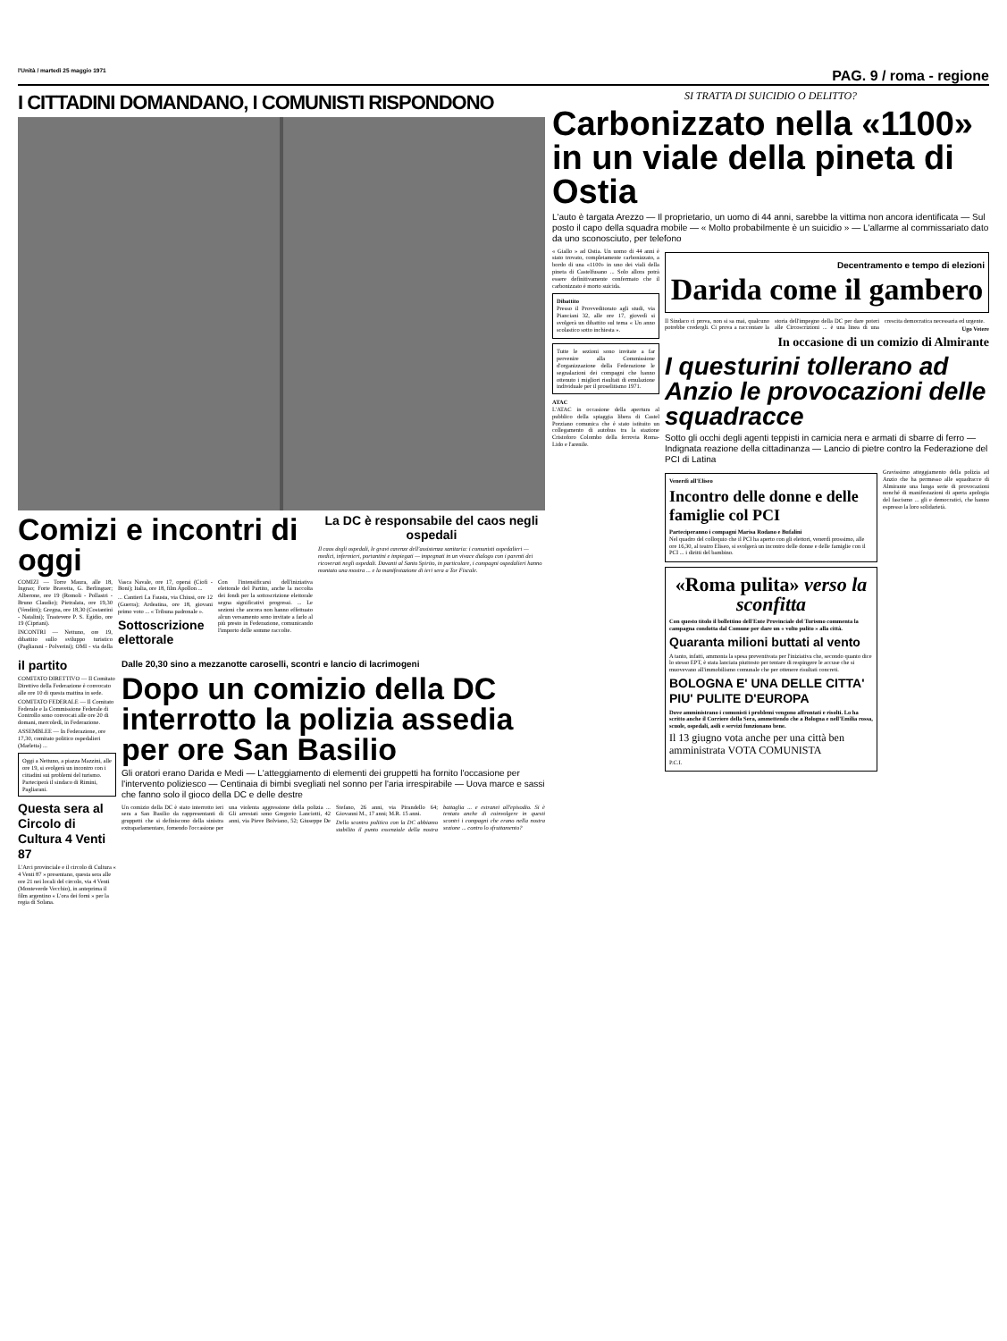l'Unità / martedì 25 maggio 1971 PAG. 9 / roma - regione
I CITTADINI DOMANDANO, I COMUNISTI RISPONDONO
Comizi e incontri di oggi
COMIZI — Torre Maura, alle 18, Ingrao; Forte Bravetta, G. Berlinguer; Alberone, ore 19 (Romoli - Pollastri - Bruno Claudio); Pietralata, ore 19,30 (Venditti); Gregna, ore 18,30 (Costantini - Natalini); Trastevere P. S. Egidio, ore 19 (Cipriani).
INCONTRI — Nettuno, ore 19, dibattito sullo sviluppo turistico (Pagliarani - Polverini); OMI - via della Vasca Navale, ore 17, operai (Ciofi - Boni); Italia, ore 18, film Apollon ...
... Cantieri La Fausta, via Chiusi, ore 12 (Guerra); Ardeatina, ore 18, giovani primo voto ... « Tribuna padronale ».
Sottoscrizione elettorale
Con l'intensificarsi dell'iniziativa elettorale del Partito, anche la raccolta dei fondi per la sottoscrizione elettorale segna significativi progressi. ... Le sezioni che ancora non hanno effettuato alcun versamento sono invitate a farlo al più presto in Federazione, comunicando l'importo delle somme raccolte.
La DC è responsabile del caos negli ospedali
Il caos degli ospedali, le gravi carenze dell'assistenza sanitaria: i comunisti ospedalieri — medici, infermieri, portantini e impiegati — impegnati in un vivace dialogo con i parenti dei ricoverati negli ospedali. Davanti al Santo Spirito, in particolare, i compagni ospedalieri hanno montato una mostra ... e la manifestazione di ieri sera a Tor Fiscale.
il partito
COMITATO DIRETTIVO — Il Comitato Direttivo della Federazione è convocato alle ore 10 di questa mattina in sede.
COMITATO FEDERALE — Il Comitato Federale e la Commissione Federale di Controllo sono convocati alle ore 20 di domani, mercoledì, in Federazione.
ASSEMBLEE — In Federazione, ore 17,30, comitato politico ospedalieri (Marletta) ...
Oggi a Nettuno, a piazza Mazzini, alle ore 19, si svolgerà un incontro con i cittadini sui problemi del turismo. Parteciperà il sindaco di Rimini, Pagliarani.
Questa sera al Circolo di Cultura 4 Venti 87
L'Arci provinciale e il circolo di Cultura « 4 Venti 87 » presentano, questa sera alle ore 21 nei locali del circolo, via 4 Venti (Monteverde Vecchio), in anteprima il film argentino « L'ora dei forni » per la regia di Solana.
Dalle 20,30 sino a mezzanotte caroselli, scontri e lancio di lacrimogeni
Dopo un comizio della DC interrotto la polizia assedia per ore San Basilio
Gli oratori erano Darida e Medi — L'atteggiamento di elementi dei gruppetti ha fornito l'occasione per l'intervento poliziesco — Centinaia di bimbi svegliati nel sonno per l'aria irrespirabile — Uova marce e sassi che fanno solo il gioco della DC e delle destre
Un comizio della DC è stato interrotto ieri sera a San Basilio da rappresentanti di gruppetti che si definiscono della sinistra extraparlamentare, fornendo l'occasione per una violenta aggressione della polizia ... Gli arrestati sono Gregorio Lanciotti, 42 anni, via Pieve Bolviano, 52; Giuseppe De Stefano, 26 anni, via Pirandello 64; Giovanni M., 17 anni; M.R. 15 anni.
Dello scontro politico con la DC abbiamo stabilito il punto essenziale della nostra battaglia ... e estranei all'episodio. Si è tentato anche di coinvolgere in questi scontri i compagni che erano nella nostra sezione ... contro lo sfruttamento?
SI TRATTA DI SUICIDIO O DELITTO?
Carbonizzato nella «1100» in un viale della pineta di Ostia
L'auto è targata Arezzo — Il proprietario, un uomo di 44 anni, sarebbe la vittima non ancora identificata — Sul posto il capo della squadra mobile — « Molto probabilmente è un suicidio » — L'allarme al commissariato dato da uno sconosciuto, per telefono
« Giallo » ad Ostia. Un uomo di 44 anni è stato trovato, completamente carbonizzato, a bordo di una «1100» in uno dei viali della pineta di Castelfusano ... Solo allora potrà essere definitivamente confermato che il carbonizzato è morto suicida.
Dibattito
Presso il Provveditorato agli studi, via Pianciani 32, alle ore 17, giovedì si svolgerà un dibattito sul tema « Un anno scolastico sotto inchiesta ».
Tutte le sezioni sono invitate a far pervenire alla Commissione d'organizzazione della Federazione le segnalazioni dei compagni che hanno ottenuto i migliori risultati di emulazione individuale per il proselitismo 1971.
ATAC
L'ATAC in occasione della apertura al pubblico della spiaggia libera di Castel Porziano comunica che è stato istituito un collegamento di autobus tra la stazione Cristoforo Colombo della ferrovia Roma-Lido e l'arenile.
Decentramento e tempo di elezioni
Darida come il gambero
Il Sindaco ci prova, non si sa mai, qualcuno potrebbe credergli. Ci prova a raccontare la storia dell'impegno della DC per dare poteri alle Circoscrizioni ... è una linea di una crescita democratica necessaria ed urgente.
Ugo Vetere
In occasione di un comizio di Almirante
I questurini tollerano ad Anzio le provocazioni delle squadracce
Sotto gli occhi degli agenti teppisti in camicia nera e armati di sbarre di ferro — Indignata reazione della cittadinanza — Lancio di pietre contro la Federazione del PCI di Latina
Venerdì all'Eliseo
Incontro delle donne e delle famiglie col PCI
Parteciperanno i compagni Marisa Rodano e Bufalini
Nel quadro del colloquio che il PCI ha aperto con gli elettori, venerdì prossimo, alle ore 16,30, al teatro Eliseo, si svolgerà un incontro delle donne e delle famiglie con il PCI ... i diritti del bambino.
«Roma pulita» verso la sconfitta
Con questo titolo il bollettino dell'Ente Provinciale del Turismo commenta la campagna condotta dal Comune per dare un « volto pulito » alla città.
Quaranta milioni buttati al vento
A tanto, infatti, ammonta la spesa preventivata per l'iniziativa che, secondo quanto dice lo stesso EPT, è stata lanciata piuttosto per tentare di respingere le accuse che si muovevano all'immobilismo comunale che per ottenere risultati concreti.
BOLOGNA E' UNA DELLE CITTA' PIU' PULITE D'EUROPA
Dove amministrano i comunisti i problemi vengono affrontati e risolti. Lo ha scritto anche il Corriere della Sera, ammettendo che a Bologna e nell'Emilia rossa, scuole, ospedali, asili e servizi funzionano bene.
Il 13 giugno vota anche per una città ben amministrata VOTA COMUNISTA
P.C.I.
Gravissimo atteggiamento della polizia ad Anzio che ha permesso alle squadracce di Almirante una lunga serie di provocazioni nonché di manifestazioni di aperta apologia del fascismo ... gli e democratici, che hanno espresso la loro solidarietà.